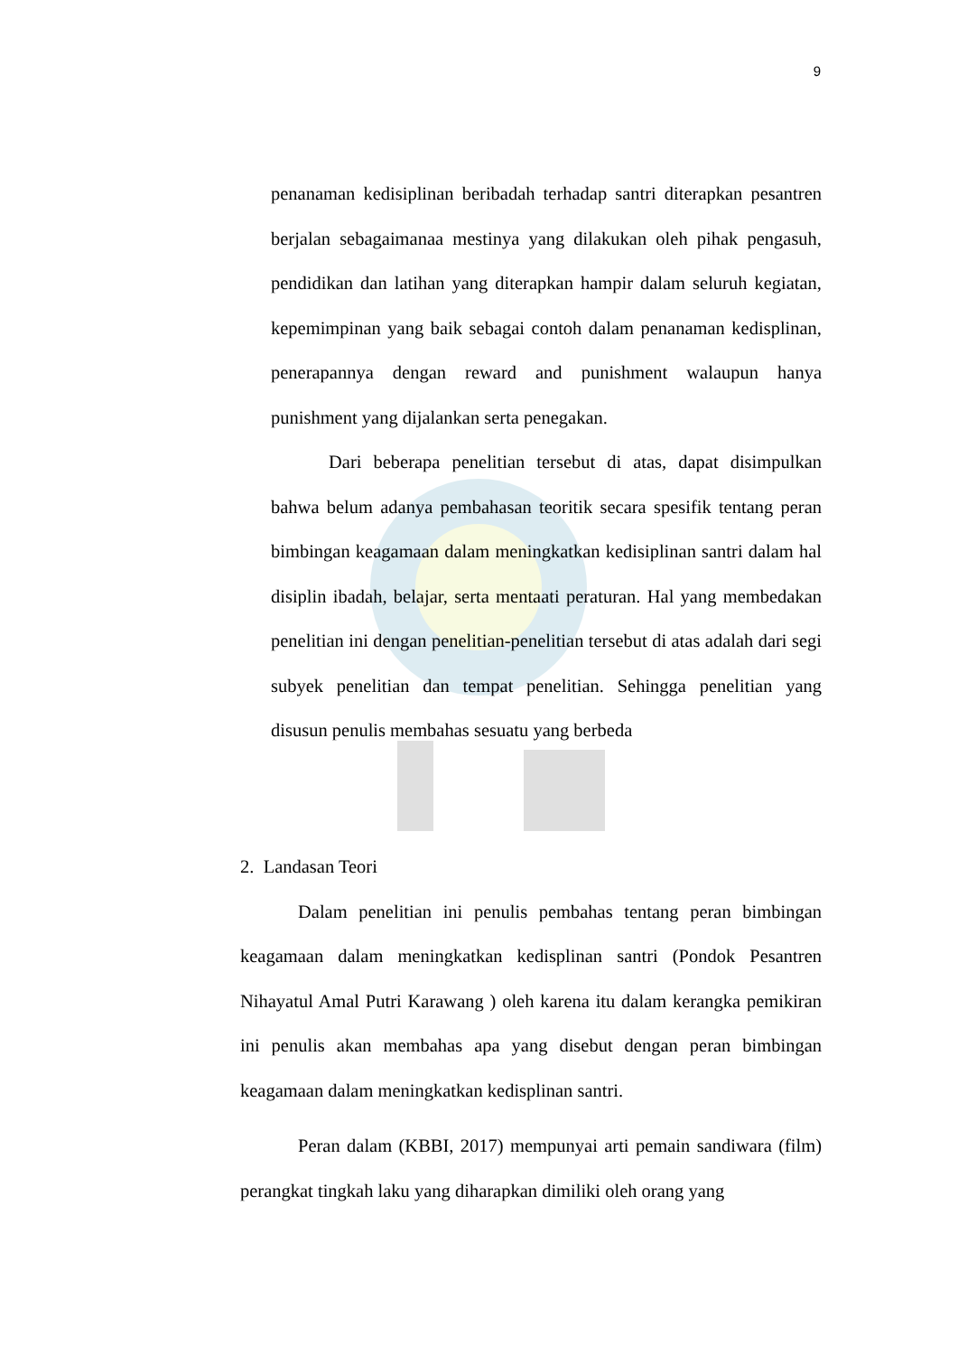9
penanaman kedisiplinan beribadah terhadap santri diterapkan pesantren berjalan sebagaimanaa mestinya yang dilakukan oleh pihak pengasuh, pendidikan dan latihan yang diterapkan hampir dalam seluruh kegiatan, kepemimpinan yang baik sebagai contoh dalam penanaman kedisplinan, penerapannya dengan reward and punishment walaupun hanya punishment yang dijalankan serta penegakan.
Dari beberapa penelitian tersebut di atas, dapat disimpulkan bahwa belum adanya pembahasan teoritik secara spesifik tentang peran bimbingan keagamaan dalam meningkatkan kedisiplinan santri dalam hal disiplin ibadah, belajar, serta mentaati peraturan. Hal yang membedakan penelitian ini dengan penelitian-penelitian tersebut di atas adalah dari segi subyek penelitian dan tempat penelitian. Sehingga penelitian yang disusun penulis membahas sesuatu yang berbeda
2. Landasan Teori
Dalam penelitian ini penulis pembahas tentang peran bimbingan keagamaan dalam meningkatkan kedisplinan santri (Pondok Pesantren Nihayatul Amal Putri Karawang ) oleh karena itu dalam kerangka pemikiran ini penulis akan membahas apa yang disebut dengan peran bimbingan keagamaan dalam meningkatkan kedisplinan santri.
Peran dalam (KBBI, 2017) mempunyai arti pemain sandiwara (film) perangkat tingkah laku yang diharapkan dimiliki oleh orang yang